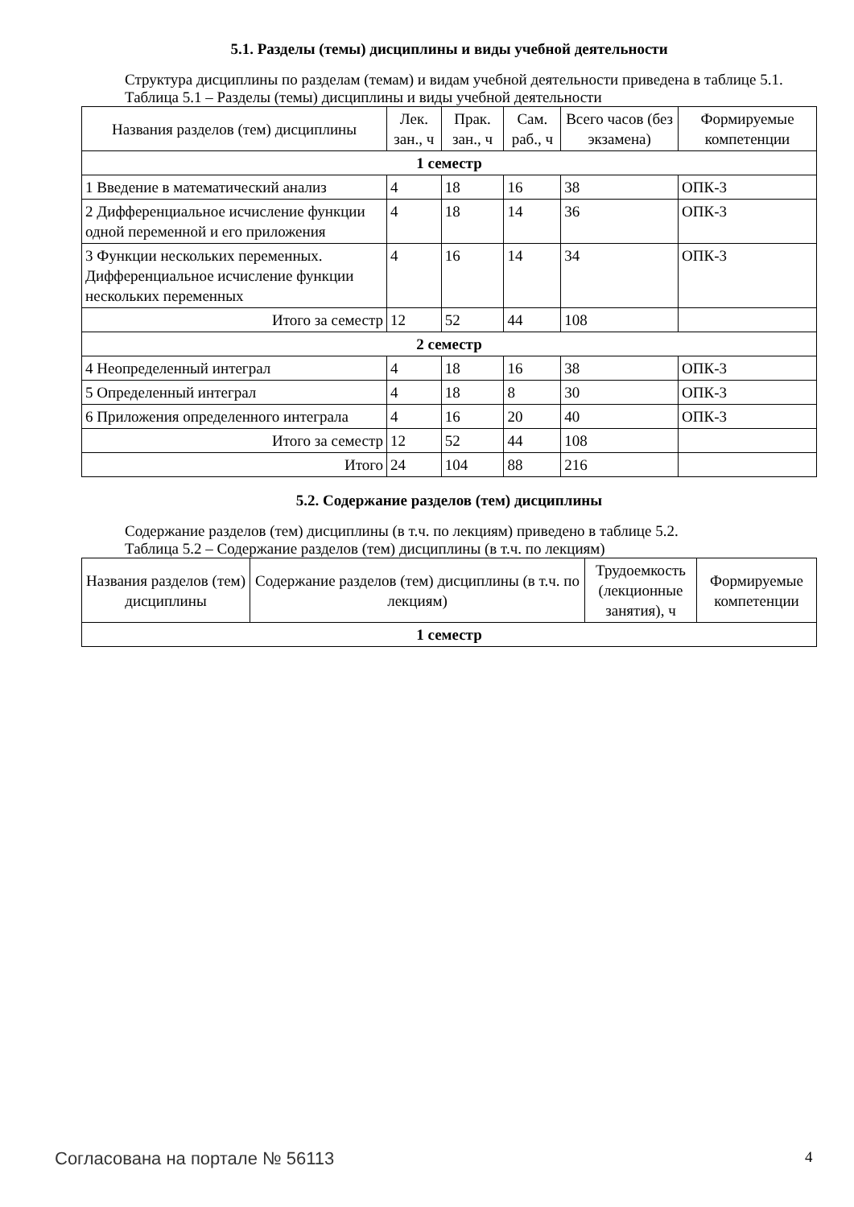5.1. Разделы (темы) дисциплины и виды учебной деятельности
Структура дисциплины по разделам (темам) и видам учебной деятельности приведена в таблице 5.1.
Таблица 5.1 – Разделы (темы) дисциплины и виды учебной деятельности
| Названия разделов (тем) дисциплины | Лек. зан., ч | Прак. зан., ч | Сам. раб., ч | Всего часов (без экзамена) | Формируемые компетенции |
| --- | --- | --- | --- | --- | --- |
| 1 семестр | | | | | |
| 1 Введение в математический анализ | 4 | 18 | 16 | 38 | ОПК-3 |
| 2 Дифференциальное исчисление функции одной переменной и его приложения | 4 | 18 | 14 | 36 | ОПК-3 |
| 3 Функции нескольких переменных. Дифференциальное исчисление функции нескольких переменных | 4 | 16 | 14 | 34 | ОПК-3 |
| Итого за семестр | 12 | 52 | 44 | 108 | |
| 2 семестр | | | | | |
| 4 Неопределенный интеграл | 4 | 18 | 16 | 38 | ОПК-3 |
| 5 Определенный интеграл | 4 | 18 | 8 | 30 | ОПК-3 |
| 6 Приложения определенного интеграла | 4 | 16 | 20 | 40 | ОПК-3 |
| Итого за семестр | 12 | 52 | 44 | 108 | |
| Итого | 24 | 104 | 88 | 216 | |
5.2. Содержание разделов (тем) дисциплины
Содержание разделов (тем) дисциплины (в т.ч. по лекциям) приведено в таблице 5.2.
Таблица 5.2 – Содержание разделов (тем) дисциплины (в т.ч. по лекциям)
| Названия разделов (тем) дисциплины | Содержание разделов (тем) дисциплины (в т.ч. по лекциям) | Трудоемкость (лекционные занятия), ч | Формируемые компетенции |
| --- | --- | --- | --- |
| 1 семестр | | | |
Согласована на портале № 56113 4